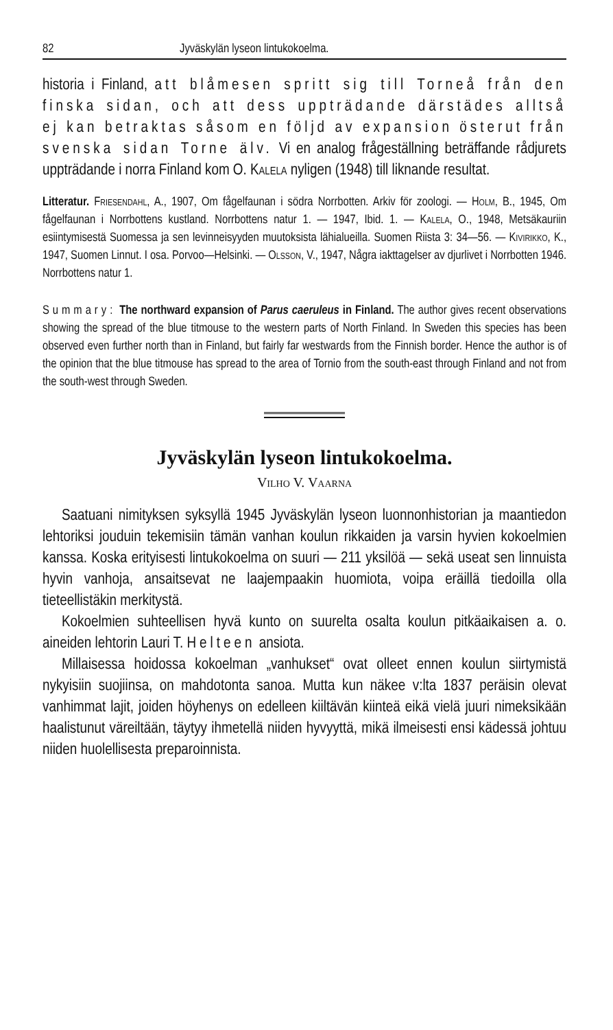82 Jyväskylän lyseon lintukokoelma.
historia i Finland, att blåmesen spritt sig till Torneå från den finska sidan, och att dess uppträdande därstädes alltså ej kan betraktas såsom en följd av expansion österut från svenska sidan Torne älv. Vi en analog frågeställning beträffande rådjurets uppträdande i norra Finland kom O. Kalela nyligen (1948) till liknande resultat.
Litteratur. Friesendahl, A., 1907, Om fågelfaunan i södra Norrbotten. Arkiv för zoologi. — Holm, B., 1945, Om fågelfaunan i Norrbottens kustland. Norrbottens natur 1. — 1947, Ibid. 1. — Kalela, O., 1948, Metsäkauriin esiintymisestä Suomessa ja sen levinneisyyden muutoksista lähialueilla. Suomen Riista 3: 34—56. — Kivirikko, K., 1947, Suomen Linnut. I osa. Porvoo—Helsinki. — Olsson, V., 1947, Några iakttagelser av djurlivet i Norrbotten 1946. Norrbottens natur 1.
Summary: The northward expansion of Parus caeruleus in Finland. The author gives recent observations showing the spread of the blue titmouse to the western parts of North Finland. In Sweden this species has been observed even further north than in Finland, but fairly far westwards from the Finnish border. Hence the author is of the opinion that the blue titmouse has spread to the area of Tornio from the south-east through Finland and not from the south-west through Sweden.
Jyväskylän lyseon lintukokoelma.
Vilho V. Vaarna
Saatuani nimityksen syksyllä 1945 Jyväskylän lyseon luonnonhistorian ja maantiedon lehtoriksi jouduin tekemisiin tämän vanhan koulun rikkaiden ja varsin hyvien kokoelmien kanssa. Koska erityisesti lintukokoelma on suuri — 211 yksilöä — sekä useat sen linnuista hyvin vanhoja, ansaitsevat ne laajempaakin huomiota, voipa eräillä tiedoilla olla tieteellistäkin merkitystä.
Kokoelmien suhteellisen hyvä kunto on suurelta osalta koulun pitkäaikaisen a. o. aineiden lehtorin Lauri T. Helteen ansiota.
Millaisessa hoidossa kokoelman „vanhukset“ ovat olleet ennen koulun siirtymistä nykyisiin suojiinsa, on mahdotonta sanoa. Mutta kun näkee v:lta 1837 peräisin olevat vanhimmat lajit, joiden höyhenys on edelleen kiiltävän kiinteä eikä vielä juuri nimeksikään haalistunut väreiltään, täytyy ihmetellä niiden hyvyyttä, mikä ilmeisesti ensi kädessä johtuu niiden huolellisesta preparoinnista.